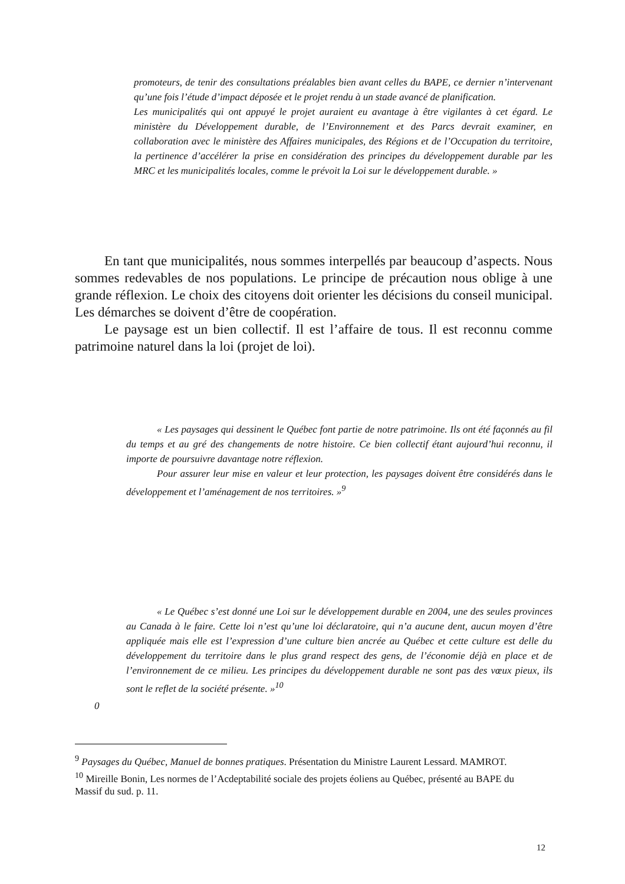promoteurs, de tenir des consultations préalables bien avant celles du BAPE, ce dernier n’intervenant qu’une fois l’étude d’impact déposée et le projet rendu à un stade avancé de planification.
Les municipalités qui ont appuyé le projet auraient eu avantage à être vigilantes à cet égard. Le ministère du Développement durable, de l’Environnement et des Parcs devrait examiner, en collaboration avec le ministère des Affaires municipales, des Régions et de l’Occupation du territoire, la pertinence d’accélérer la prise en considération des principes du développement durable par les MRC et les municipalités locales, comme le prévoit la Loi sur le développement durable. »
En tant que municipalités, nous sommes interpellés par beaucoup d’aspects. Nous sommes redevables de nos populations. Le principe de précaution nous oblige à une grande réflexion. Le choix des citoyens doit orienter les décisions du conseil municipal. Les démarches se doivent d’être de coopération.
Le paysage est un bien collectif. Il est l’affaire de tous. Il est reconnu comme patrimoine naturel dans la loi (projet de loi).
« Les paysages qui dessinent le Québec font partie de notre patrimoine. Ils ont été façonnés au fil du temps et au gré des changements de notre histoire. Ce bien collectif étant aujourd’hui reconnu, il importe de poursuivre davantage notre réflexion.
Pour assurer leur mise en valeur et leur protection, les paysages doivent être considérés dans le développement et l’aménagement de nos territoires. »<sup>9</sup>
« Le Québec s’est donné une Loi sur le développement durable en 2004, une des seules provinces au Canada à le faire. Cette loi n’est qu’une loi déclaratoire, qui n’a aucune dent, aucun moyen d’être appliquée mais elle est l’expression d’une culture bien ancrée au Québec et cette culture est delle du développement du territoire dans le plus grand respect des gens, de l’économie déjà en place et de l’environnement de ce milieu. Les principes du développement durable ne sont pas des vœux pieux, ils sont le reflet de la société présente. »<sup>10</sup>
0
<sup>9</sup> Paysages du Québec, Manuel de bonnes pratiques. Présentation du Ministre Laurent Lessard. MAMROT.
<sup>10</sup> Mireille Bonin, Les normes de l’Acdeptabilité sociale des projets éoliens au Québec, présenté au BAPE du Massif du sud. p. 11.
12